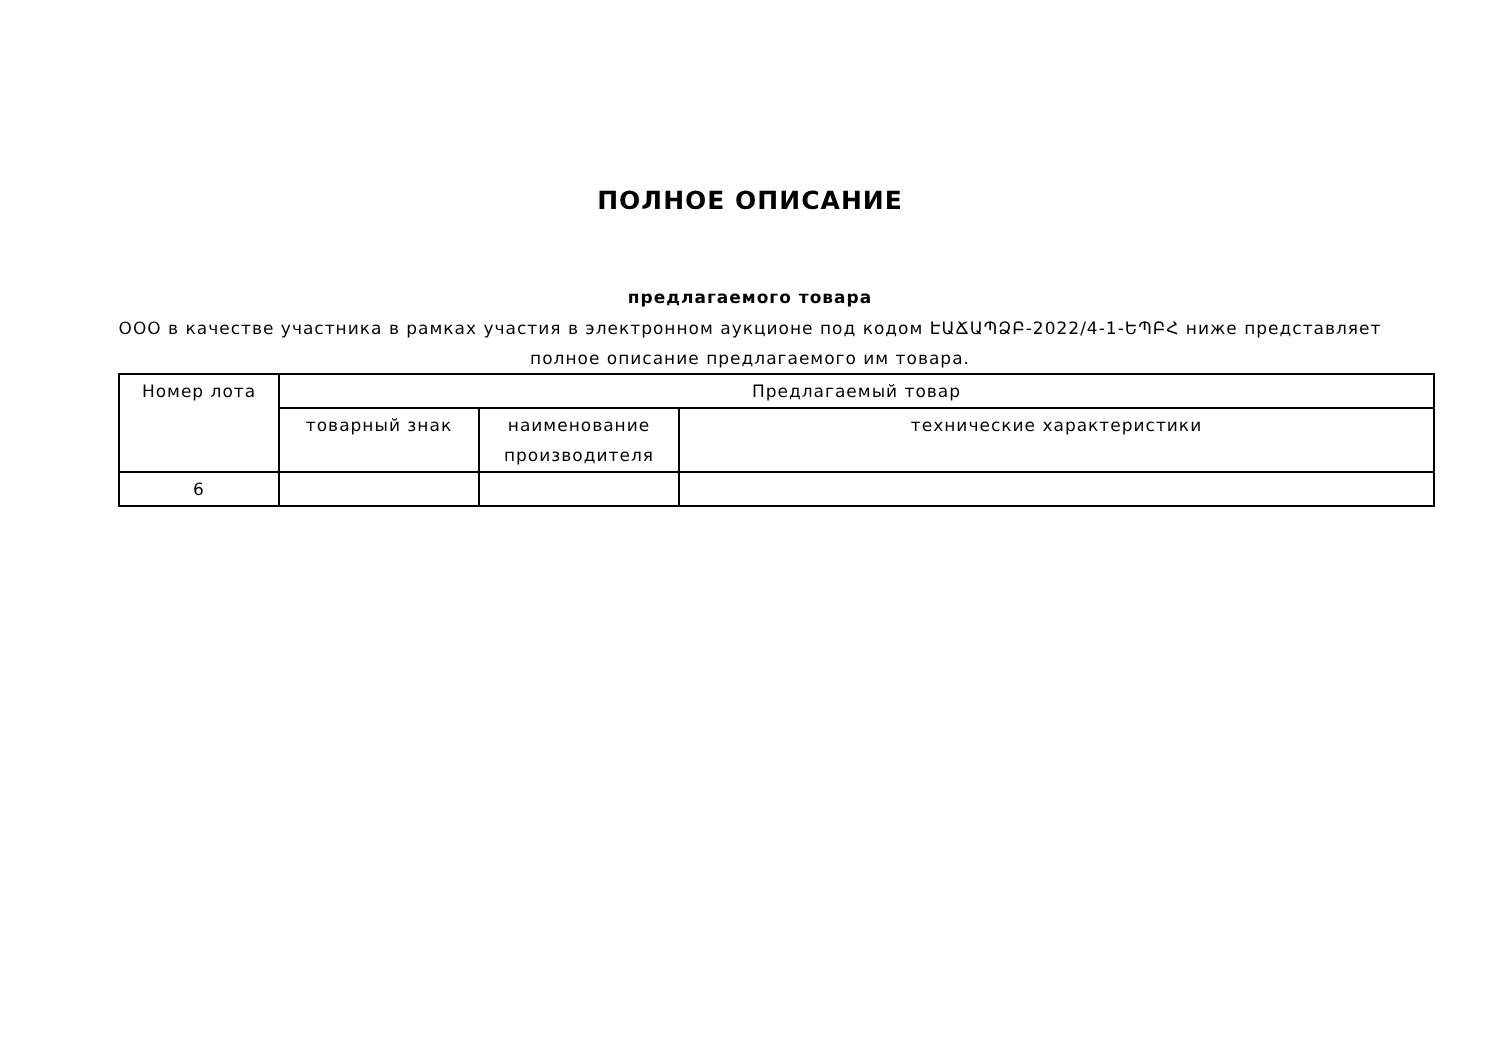ПОЛНОЕ ОПИСАНИЕ
предлагаемого товара
ООО в качестве участника в рамках участия в электронном аукционе под кодом ԷԱՃԱՊՁԲ-2022/4-1-ԵՊԲՀ ниже представляет полное описание предлагаемого им товара.
| Номер лота | Предлагаемый товар | | |
| --- | --- | --- | --- |
| | товарный знак | наименование производителя | технические характеристики |
| 6 | | | |